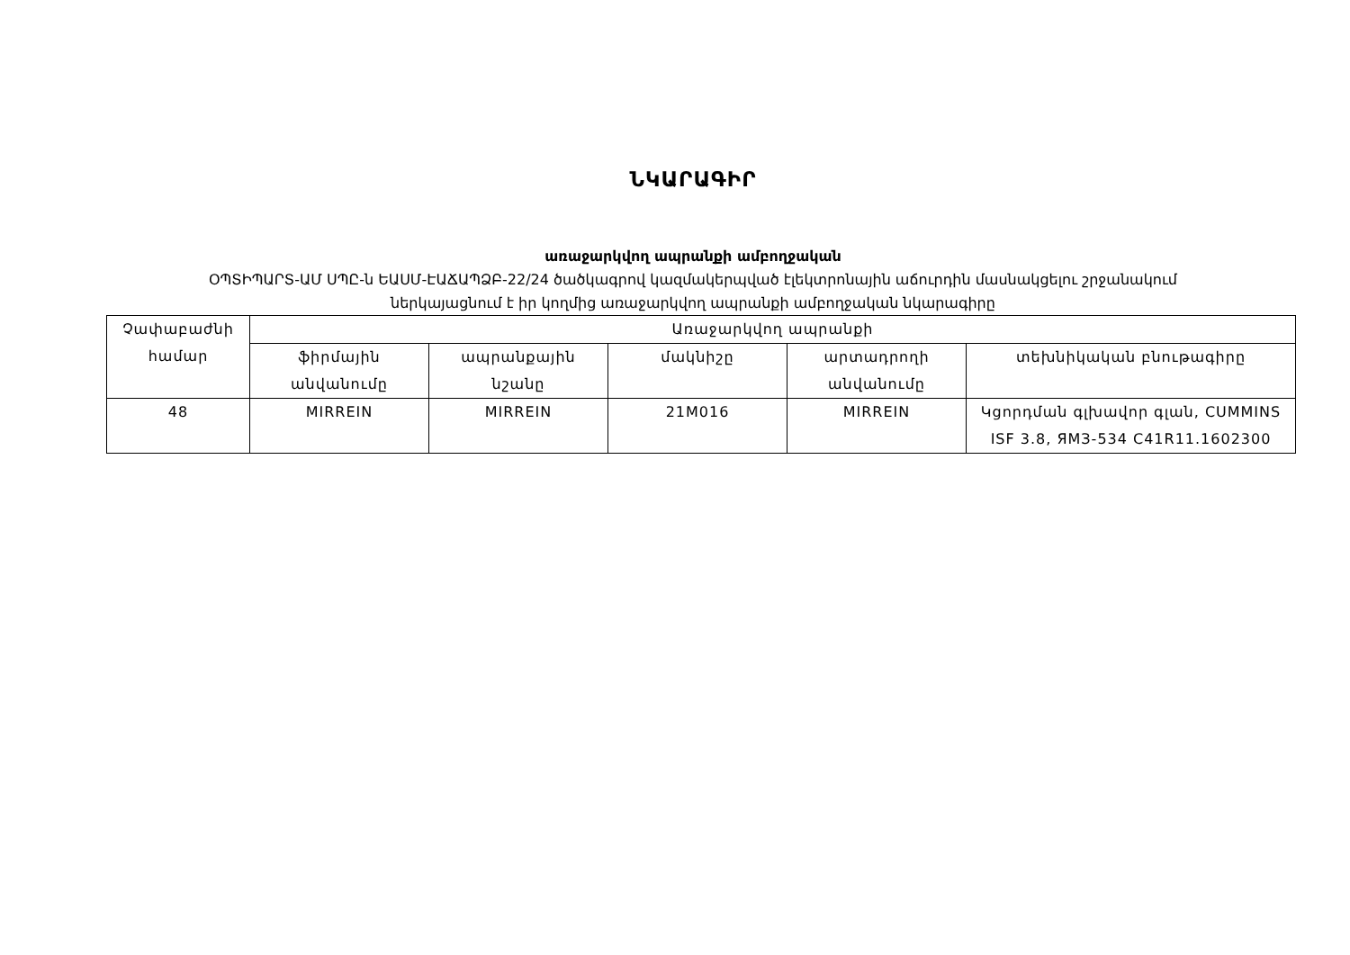ՆԿԱՐԱԳԻՐ
առաջարկվող ապրանքի ամբողջական
ՕՊՏԻՊԱՐՏ-ԱՄ ՍՊԸ-ն ԵԱՍՄ-ԷԱՃԱՊՁԲ-22/24 ծածկագրով կազմակերպված էլեկտրոնային աճուրդին մասնակցելու շրջանակում
ներկայացնում է իր կողմից առաջարկվող ապրանքի ամբողջական նկարագիրը
| Չափաբաժնի համար | Առաջարկվող ապրանքի | | | | |
| --- | --- | --- | --- | --- | --- |
| | ֆիրմային անվանումը | ապրանքային նշանը | մակնիշը | արտադրողի անվանումը | տեխնիկական բնութագիրը |
| 48 | MIRREIN | MIRREIN | 21M016 | MIRREIN | Կցորդման գլխավոր գլան, CUMMINS ISF 3.8, ЯМЗ-534 C41R11.1602300 |